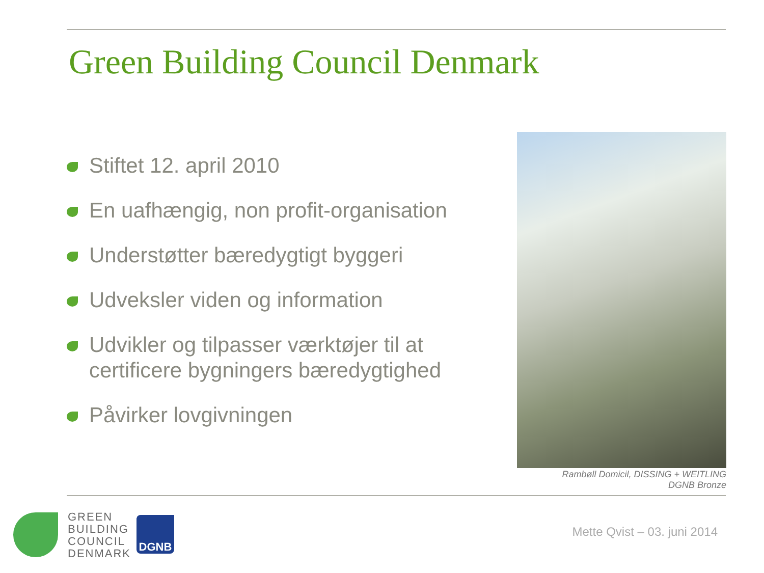Green Building Council Denmark
Stiftet 12. april 2010
En uafhængig, non profit-organisation
Understøtter bæredygtigt byggeri
Udveksler viden og information
Udvikler og tilpasser værktøjer til at certificere bygningers bæredygtighed
Påvirker lovgivningen
Rambøll Domicil, DISSING + WEITLING
DGNB Bronze
GREEN
BUILDING
COUNCIL
DENMARK
DGNB
Mette Qvist – 03. juni 2014